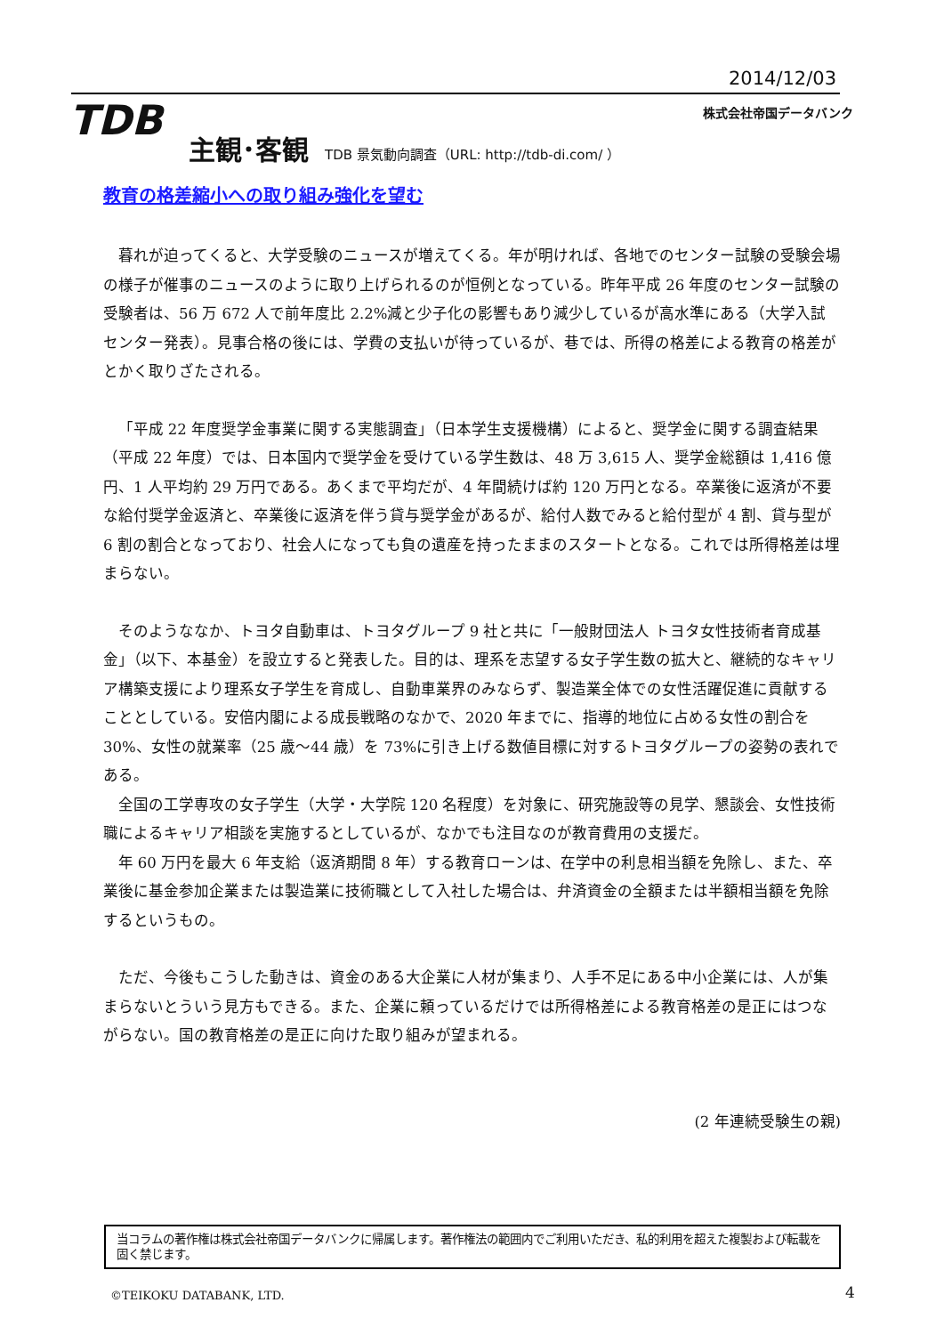2014/12/03
TDB 株式会社帝国データバンク
主観･客観 TDB 景気動向調査（URL: http://tdb-di.com/ ）
教育の格差縮小への取り組み強化を望む
暮れが迫ってくると、大学受験のニュースが増えてくる。年が明ければ、各地でのセンター試験の受験会場の様子が催事のニュースのように取り上げられるのが恒例となっている。昨年平成 26 年度のセンター試験の受験者は、56 万 672 人で前年度比 2.2%減と少子化の影響もあり減少しているが高水準にある（大学入試センター発表）。見事合格の後には、学費の支払いが待っているが、巷では、所得の格差による教育の格差がとかく取りざたされる。
「平成 22 年度奨学金事業に関する実態調査」（日本学生支援機構）によると、奨学金に関する調査結果（平成 22 年度）では、日本国内で奨学金を受けている学生数は、48 万 3,615 人、奨学金総額は 1,416 億円、1 人平均約 29 万円である。あくまで平均だが、4 年間続けば約 120 万円となる。卒業後に返済が不要な給付奨学金返済と、卒業後に返済を伴う貸与奨学金があるが、給付人数でみると給付型が 4 割、貸与型が 6 割の割合となっており、社会人になっても負の遺産を持ったままのスタートとなる。これでは所得格差は埋まらない。
そのようななか、トヨタ自動車は、トヨタグループ 9 社と共に「一般財団法人 トヨタ女性技術者育成基金」（以下、本基金）を設立すると発表した。目的は、理系を志望する女子学生数の拡大と、継続的なキャリア構築支援により理系女子学生を育成し、自動車業界のみならず、製造業全体での女性活躍促進に貢献することとしている。安倍内閣による成長戦略のなかで、2020 年までに、指導的地位に占める女性の割合を 30%、女性の就業率（25 歳～44 歳）を 73%に引き上げる数値目標に対するトヨタグループの姿勢の表れである。
全国の工学専攻の女子学生（大学・大学院 120 名程度）を対象に、研究施設等の見学、懇談会、女性技術職によるキャリア相談を実施するとしているが、なかでも注目なのが教育費用の支援だ。
年 60 万円を最大 6 年支給（返済期間 8 年）する教育ローンは、在学中の利息相当額を免除し、また、卒業後に基金参加企業または製造業に技術職として入社した場合は、弁済資金の全額または半額相当額を免除するというもの。
ただ、今後もこうした動きは、資金のある大企業に人材が集まり、人手不足にある中小企業には、人が集まらないとういう見方もできる。また、企業に頼っているだけでは所得格差による教育格差の是正にはつながらない。国の教育格差の是正に向けた取り組みが望まれる。
(2 年連続受験生の親)
当コラムの著作権は株式会社帝国データバンクに帰属します。著作権法の範囲内でご利用いただき、私的利用を超えた複製および転載を固く禁じます。
©TEIKOKU DATABANK, LTD. 4